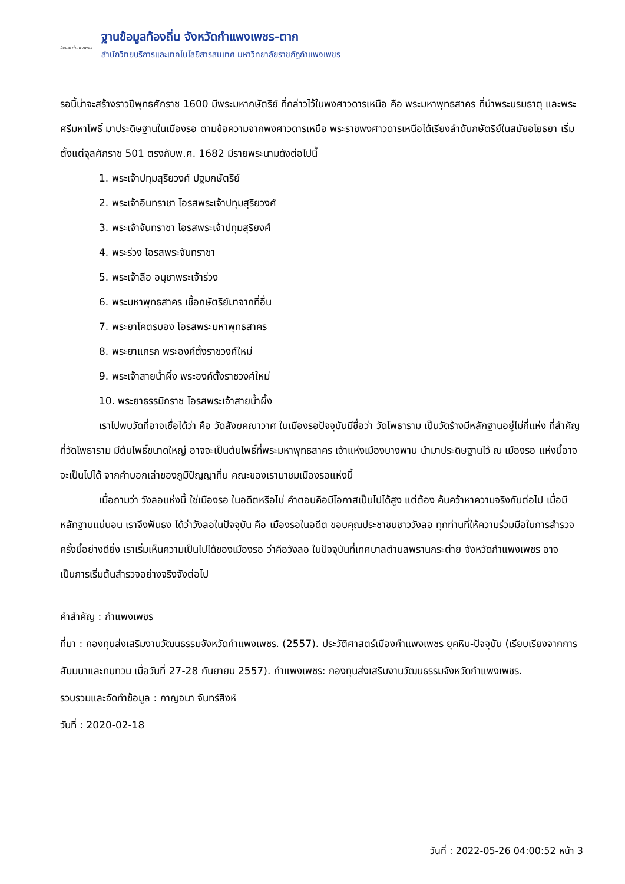Local กำแพงเพชร
ฐานข้อมูลท้องถิ่น จังหวัดกำแพงเพชร-ตาก
สำนักวิทยบริการและเทคโนโลยีสารสนเทศ มหาวิทยาลัยราชภัฏกำแพงเพชร
รอนี้น่าจะสร้างราวปีพุทธศักราช 1600 มีพระมหากษัตริย์ ที่กล่าวไว้ในพงศาวดารเหนือ คือ พระมหาพุทธสาคร ที่นำพระบรมธาตุ และพระศรีมหาโพธิ์ มาประดิษฐานในเมืองรอ ตามข้อความจากพงศาวดารเหนือ พระราชพงศาวดารเหนือได้เรียงลำดับกษัตริย์ในสมัยอโยธยา เริ่มตั้งแต่จุลศักราช 501 ตรงกับพ.ศ. 1682 มีรายพระนามดังต่อไปนี้
1. พระเจ้าปทุมสุริยวงศ์ ปฐมกษัตริย์
2. พระเจ้าอินทราชา โอรสพระเจ้าปทุมสุริยวงศ์
3. พระเจ้าจันทราชา โอรสพระเจ้าปทุมสุริยงศ์
4. พระร่วง โอรสพระจันทราชา
5. พระเจ้าลือ อนุชาพระเจ้าร่วง
6. พระมหาพุทธสาคร เชื้อกษัตริย์มาจากที่อื่น
7. พระยาโคตรบอง โอรสพระมหาพุทธสาคร
8. พระยาแกรก พระองค์ตั้งราชวงศ์ใหม่
9. พระเจ้าสายน้ำผึ้ง พระองค์ตั้งราชวงศ์ใหม่
10. พระยาธรรมิกราช โอรสพระเจ้าสายน้ำผึ้ง
เราไปพบวัดที่อาจเชื่อได้ว่า คือ วัดสังฆคณาวาศ ในเมืองรอปัจจุบันมีชื่อว่า วัดโพธาราม เป็นวัดร้างมีหลักฐานอยู่ไม่กี่แห่ง ที่สำคัญที่วัดโพธาราม มีต้นโพธิ์ขนาดใหญ่ อาจจะเป็นต้นโพธิ์ที่พระมหาพุทธสาคร เจ้าแห่งเมืองบางพาน นำมาประดิษฐานไว้ ณ เมืองรอ แห่งนี้อาจจะเป็นไปได้ จากคำบอกเล่าของภูมิปัญญาที่น คณะของเรามาชมเมืองรอแห่งนี้
เมื่อถามว่า วังลอแห่งนี้ ใช่เมืองรอ ในอดีตหรือไม่ คำตอบคือมีโอกาสเป็นไปได้สูง แต่ต้อง ค้นคว้าหาความจริงกันต่อไป เมื่อมีหลักฐานแน่นอน เราจึงฟันธง ได้ว่าวังลอในปัจจุบัน คือ เมืองรอในอดีต ขอบคุณประชาชนชาววังลอ ทุกท่านที่ให้ความร่วมมือในการสำรวจครั้งนี้อย่างดียิ่ง เราเริ่มเห็นความเป็นไปได้ของเมืองรอ ว่าคือวังลอ ในปัจจุบันที่เทศบาลตำบลพรานกระต่าย จังหวัดกำแพงเพชร อาจเป็นการเริ่มต้นสำรวจอย่างจริงจังต่อไป
คำสำคัญ : กำแพงเพชร
ที่มา : กองทุนส่งเสริมงานวัฒนธรรมจังหวัดกำแพงเพชร. (2557). ประวัติศาสตร์เมืองกำแพงเพชร ยุคหิน-ปัจจุบัน (เรียบเรียงจากการสัมมนาและทบทวน เมื่อวันที่ 27-28 กันยายน 2557). กำแพงเพชร: กองทุนส่งเสริมงานวัฒนธรรมจังหวัดกำแพงเพชร.
รวบรวมและจัดทำข้อมูล : กาญจนา จันทร์สิงห์
วันที่ : 2020-02-18
วันที่ : 2022-05-26 04:00:52 หน้า 3